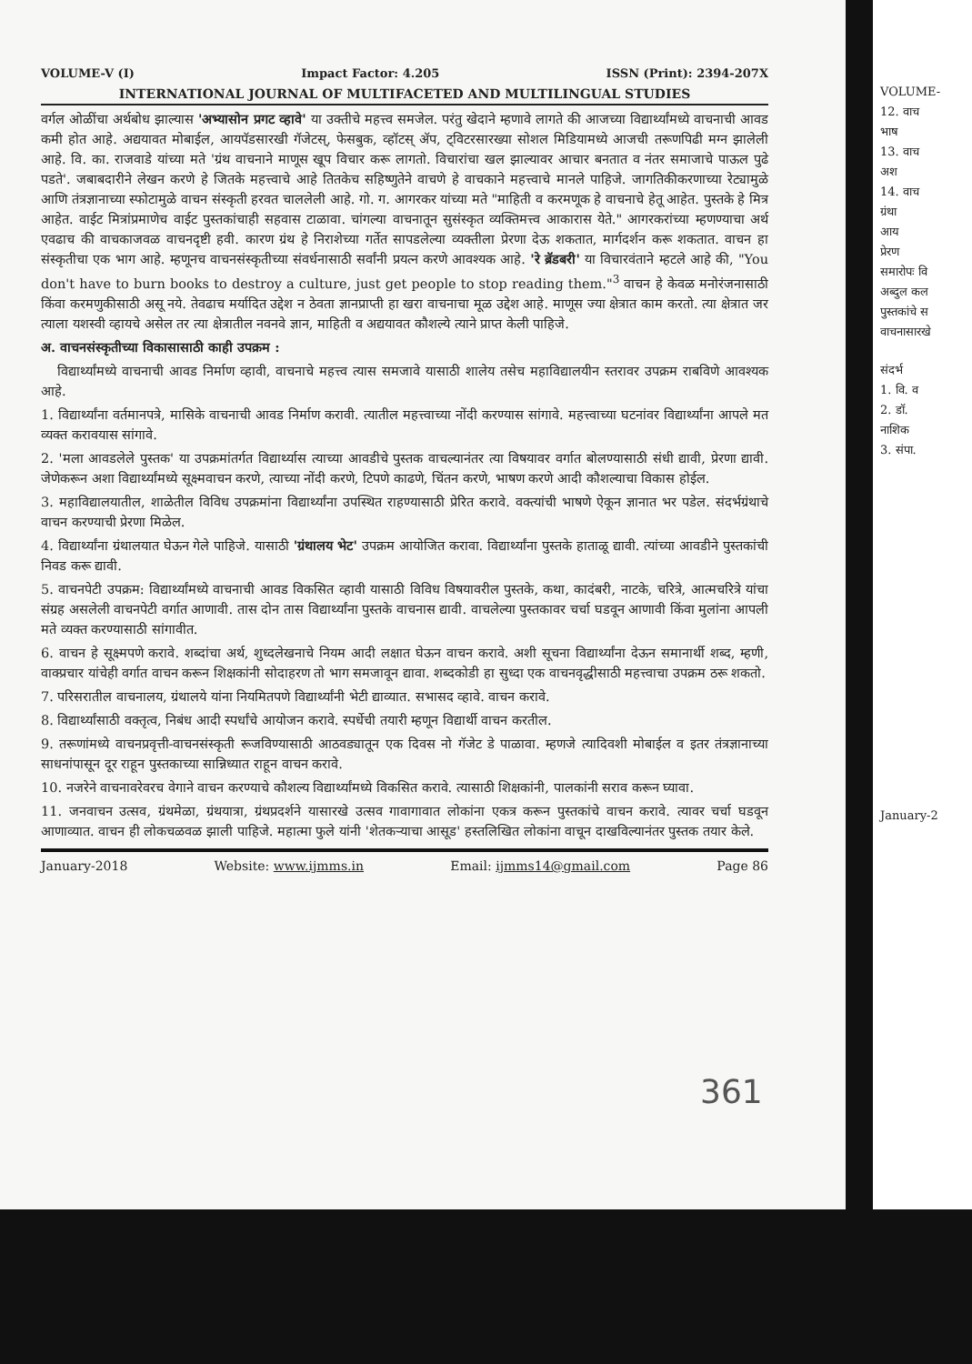VOLUME-V (I) Impact Factor: 4.205 ISSN (Print): 2394-207X
INTERNATIONAL JOURNAL OF MULTIFACETED AND MULTILINGUAL STUDIES
वर्गल ओळींचा अर्थबोध झाल्यास 'अभ्यासोन प्रगट व्हावे' या उक्तीचे महत्त्व समजेल. परंतु खेदाने म्हणावे लागते की आजच्या विद्यार्थ्यांमध्ये वाचनाची आवड कमी होत आहे. अद्ययावत मोबाईल, आयपॅडसारखी गॅजेटस्, फेसबुक, व्हॉटस् ॲप, ट्विटरसारख्या सोशल मिडियामध्ये आजची तरूणपिढी मग्न झालेली आहे. वि. का. राजवाडे यांच्या मते 'ग्रंथ वाचनाने माणूस खूप विचार करू लागतो. विचारांचा खल झाल्यावर आचार बनतात व नंतर समाजाचे पाऊल पुढे पडते'. जबाबदारीने लेखन करणे हे जितके महत्त्वाचे आहे तितकेच सहिष्णुतेने वाचणे हे वाचकाने महत्त्वाचे मानले पाहिजे. जागतिकीकरणाच्या रेट्यामुळे आणि तंत्रज्ञानाच्या स्फोटामुळे वाचन संस्कृती हरवत चाललेली आहे. गो. ग. आगरकर यांच्या मते "माहिती व करमणूक हे वाचनाचे हेतू आहेत. पुस्तके हे मित्र आहेत. वाईट मित्रांप्रमाणेच वाईट पुस्तकांचाही सहवास टाळावा. चांगल्या वाचनातून सुसंस्कृत व्यक्तिमत्त्व आकारास येते." आगरकरांच्या म्हणण्याचा अर्थ एवढाच की वाचकाजवळ वाचनदृष्टी हवी. कारण ग्रंथ हे निराशेच्या गर्तेत सापडलेल्या व्यक्तीला प्रेरणा देऊ शकतात, मार्गदर्शन करू शकतात. वाचन हा संस्कृतीचा एक भाग आहे. म्हणूनच वाचनसंस्कृतीच्या संवर्धनासाठी सर्वांनी प्रयत्न करणे आवश्यक आहे. 'रे ब्रॅडबरी' या विचारवंताने म्हटले आहे की, "You don't have to burn books to destroy a culture, just get people to stop reading them."<sup>3</sup> वाचन हे केवळ मनोरंजनासाठी किंवा करमणुकीसाठी असू नये. तेवढाच मर्यादित उद्देश न ठेवता ज्ञानप्राप्ती हा खरा वाचनाचा मूळ उद्देश आहे. माणूस ज्या क्षेत्रात काम करतो. त्या क्षेत्रात जर त्याला यशस्वी व्हायचे असेल तर त्या क्षेत्रातील नवनवे ज्ञान, माहिती व अद्ययावत कौशल्ये त्याने प्राप्त केली पाहिजे.
अ. वाचनसंस्कृतीच्या विकासासाठी काही उपक्रम :
विद्यार्थ्यांमध्ये वाचनाची आवड निर्माण व्हावी, वाचनाचे महत्त्व त्यास समजावे यासाठी शालेय तसेच महाविद्यालयीन स्तरावर उपक्रम राबविणे आवश्यक आहे.
1. विद्यार्थ्यांना वर्तमानपत्रे, मासिके वाचनाची आवड निर्माण करावी. त्यातील महत्त्वाच्या नोंदी करण्यास सांगावे. महत्त्वाच्या घटनांवर विद्यार्थ्यांना आपले मत व्यक्त करावयास सांगावे.
2. 'मला आवडलेले पुस्तक' या उपक्रमांतर्गत विद्यार्थ्यास त्याच्या आवडीचे पुस्तक वाचल्यानंतर त्या विषयावर वर्गात बोलण्यासाठी संधी द्यावी, प्रेरणा द्यावी. जेणेकरून अशा विद्यार्थ्यांमध्ये सूक्ष्मवाचन करणे, त्याच्या नोंदी करणे, टिपणे काढणे, चिंतन करणे, भाषण करणे आदी कौशल्याचा विकास होईल.
3. महाविद्यालयातील, शाळेतील विविध उपक्रमांना विद्यार्थ्यांना उपस्थित राहण्यासाठी प्रेरित करावे. वक्त्यांची भाषणे ऐकून ज्ञानात भर पडेल. संदर्भग्रंथाचे वाचन करण्याची प्रेरणा मिळेल.
4. विद्यार्थ्यांना ग्रंथालयात घेऊन गेले पाहिजे. यासाठी 'ग्रंथालय भेट' उपक्रम आयोजित करावा. विद्यार्थ्यांना पुस्तके हाताळू द्यावी. त्यांच्या आवडीने पुस्तकांची निवड करू द्यावी.
5. वाचनपेटी उपक्रम: विद्यार्थ्यांमध्ये वाचनाची आवड विकसित व्हावी यासाठी विविध विषयावरील पुस्तके, कथा, कादंबरी, नाटके, चरित्रे, आत्मचरित्रे यांचा संग्रह असलेली वाचनपेटी वर्गात आणावी. तास दोन तास विद्यार्थ्यांना पुस्तके वाचनास द्यावी. वाचलेल्या पुस्तकावर चर्चा घडवून आणावी किंवा मुलांना आपली मते व्यक्त करण्यासाठी सांगावीत.
6. वाचन हे सूक्ष्मपणे करावे. शब्दांचा अर्थ, शुध्दलेखनाचे नियम आदी लक्षात घेऊन वाचन करावे. अशी सूचना विद्यार्थ्यांना देऊन समानार्थी शब्द, म्हणी, वाक्प्रचार यांचेही वर्गात वाचन करून शिक्षकांनी सोदाहरण तो भाग समजावून द्यावा. शब्दकोडी हा सुध्दा एक वाचनवृद्धीसाठी महत्त्वाचा उपक्रम ठरू शकतो.
7. परिसरातील वाचनालय, ग्रंथालये यांना नियमितपणे विद्यार्थ्यांनी भेटी द्याव्यात. सभासद व्हावे. वाचन करावे.
8. विद्यार्थ्यांसाठी वक्तृत्व, निबंध आदी स्पर्धांचे आयोजन करावे. स्पर्धेची तयारी म्हणून विद्यार्थी वाचन करतील.
9. तरूणांमध्ये वाचनप्रवृत्ती-वाचनसंस्कृती रूजविण्यासाठी आठवड्यातून एक दिवस नो गॅजेट डे पाळावा. म्हणजे त्यादिवशी मोबाईल व इतर तंत्रज्ञानाच्या साधनांपासून दूर राहून पुस्तकाच्या सान्निध्यात राहून वाचन करावे.
10. नजरेने वाचनावरेवरच वेगाने वाचन करण्याचे कौशल्य विद्यार्थ्यांमध्ये विकसित करावे. त्यासाठी शिक्षकांनी, पालकांनी सराव करून घ्यावा.
11. जनवाचन उत्सव, ग्रंथमेळा, ग्रंथयात्रा, ग्रंथप्रदर्शने यासारखे उत्सव गावागावात लोकांना एकत्र करून पुस्तकांचे वाचन करावे. त्यावर चर्चा घडवून आणाव्यात. वाचन ही लोकचळवळ झाली पाहिजे. महात्मा फुले यांनी 'शेतकऱ्याचा आसूड' हस्तलिखित लोकांना वाचून दाखविल्यानंतर पुस्तक तयार केले.
January-2018 Website: www.ijmms.in Email: ijmms14@gmail.com Page 86
361
VOLUME-
12. वाच
भाष
13. वाच
अश
14. वाच
ग्रंथा
आय
प्रेरण
समारोपः वि
अब्दुल कल
पुस्तकांचे स
वाचनासारखे
संदर्भ
1. वि. व
2. डॉ.
नाशिक
3. संपा.
January-2